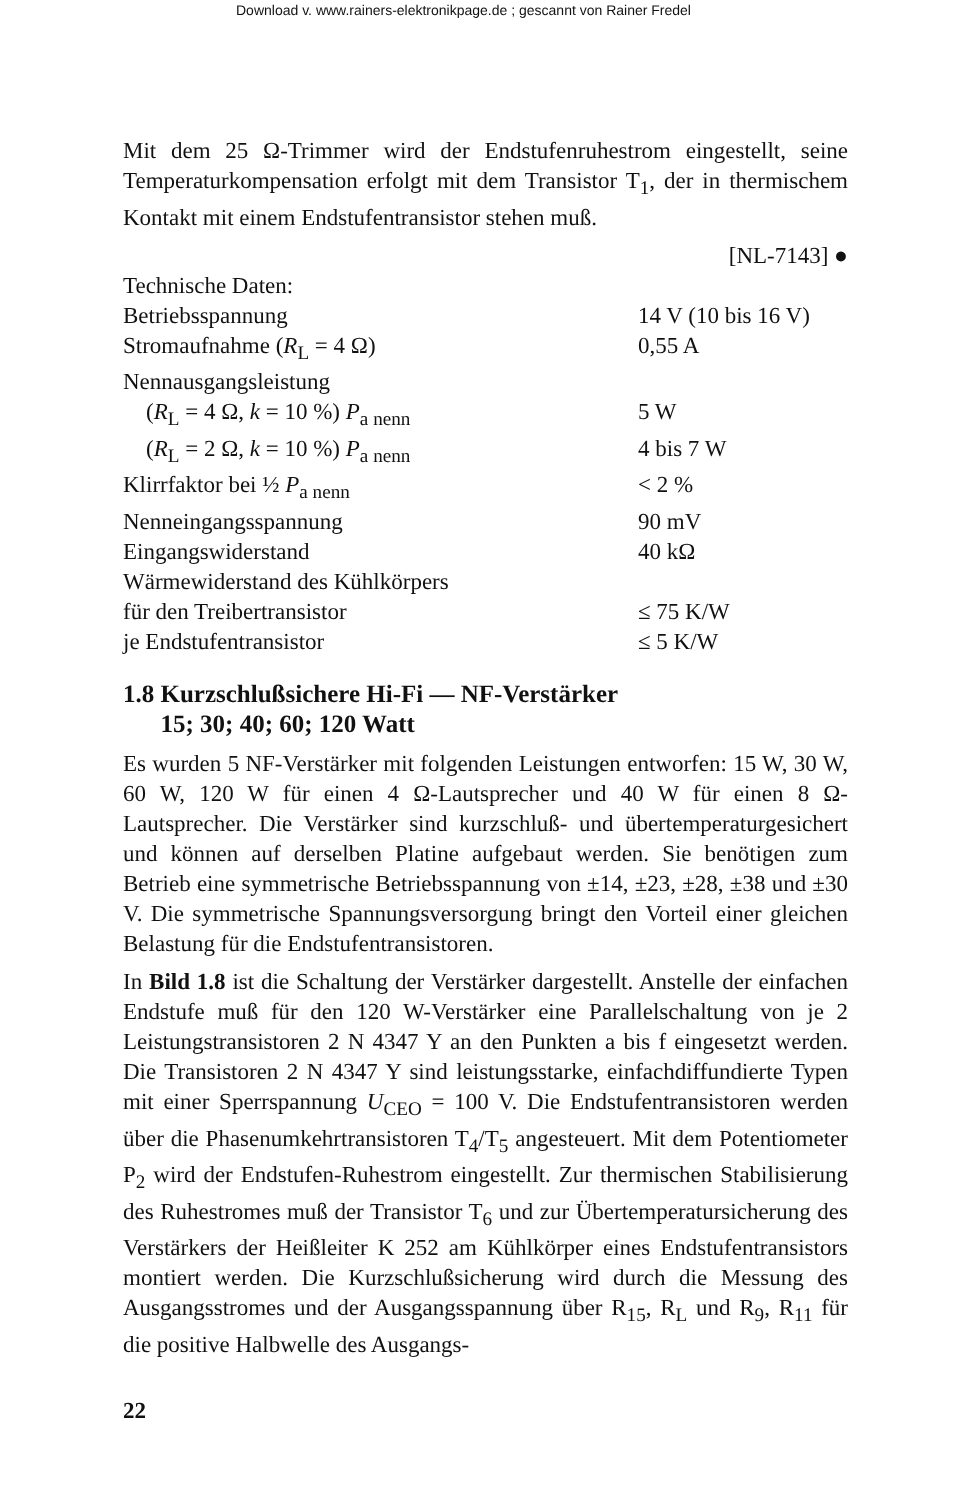Download v. www.rainers-elektronikpage.de ; gescannt von Rainer Fredel
Mit dem 25 Ω-Trimmer wird der Endstufenruhestrom eingestellt, seine Temperaturkompensation erfolgt mit dem Transistor T<sub>1</sub>, der in thermischem Kontakt mit einem Endstufentransistor stehen muß.
[NL-7143] ●
Technische Daten:
| Betriebsspannung | 14 V (10 bis 16 V) |
| Stromaufnahme ( R<sub>L</sub> = 4 Ω) | 0,55 A |
| Nennausgangsleistung | |
| ( R<sub>L</sub> = 4 Ω, k = 10 %) P<sub>a nenn</sub> | 5 W |
| ( R<sub>L</sub> = 2 Ω, k = 10 %) P<sub>a nenn</sub> | 4 bis 7 W |
| Klirrfaktor bei ½ P<sub>a nenn</sub> | < 2 % |
| Nenneingangsspannung | 90 mV |
| Eingangswiderstand | 40 kΩ |
| Wärmewiderstand des Kühlkörpers | |
| für den Treibertransistor | ≤ 75 K/W |
| je Endstufentransistor | ≤ 5 K/W |
1.8 Kurzschlußsichere Hi-Fi — NF-Verstärker
15; 30; 40; 60; 120 Watt
Es wurden 5 NF-Verstärker mit folgenden Leistungen entworfen: 15 W, 30 W, 60 W, 120 W für einen 4 Ω-Lautsprecher und 40 W für einen 8 Ω-Lautsprecher. Die Verstärker sind kurzschluß- und übertemperaturgesichert und können auf derselben Platine aufgebaut werden. Sie benötigen zum Betrieb eine symmetrische Betriebsspannung von ±14, ±23, ±28, ±38 und ±30 V. Die symmetrische Spannungsversorgung bringt den Vorteil einer gleichen Belastung für die Endstufentransistoren.
In Bild 1.8 ist die Schaltung der Verstärker dargestellt. Anstelle der einfachen Endstufe muß für den 120 W-Verstärker eine Parallelschaltung von je 2 Leistungstransistoren 2 N 4347 Y an den Punkten a bis f eingesetzt werden. Die Transistoren 2 N 4347 Y sind leistungsstarke, einfachdiffundierte Typen mit einer Sperrspannung U<sub>CEO</sub> = 100 V. Die Endstufentransistoren werden über die Phasenumkehrtransistoren T<sub>4</sub>/T<sub>5</sub> angesteuert. Mit dem Potentiometer P<sub>2</sub> wird der Endstufen-Ruhestrom eingestellt. Zur thermischen Stabilisierung des Ruhestromes muß der Transistor T<sub>6</sub> und zur Übertemperatursicherung des Verstärkers der Heißleiter K 252 am Kühlkörper eines Endstufentransistors montiert werden. Die Kurzschlußsicherung wird durch die Messung des Ausgangsstromes und der Ausgangsspannung über R<sub>15</sub>, R<sub>L</sub> und R<sub>9</sub>, R<sub>11</sub> für die positive Halbwelle des Ausgangs-
22